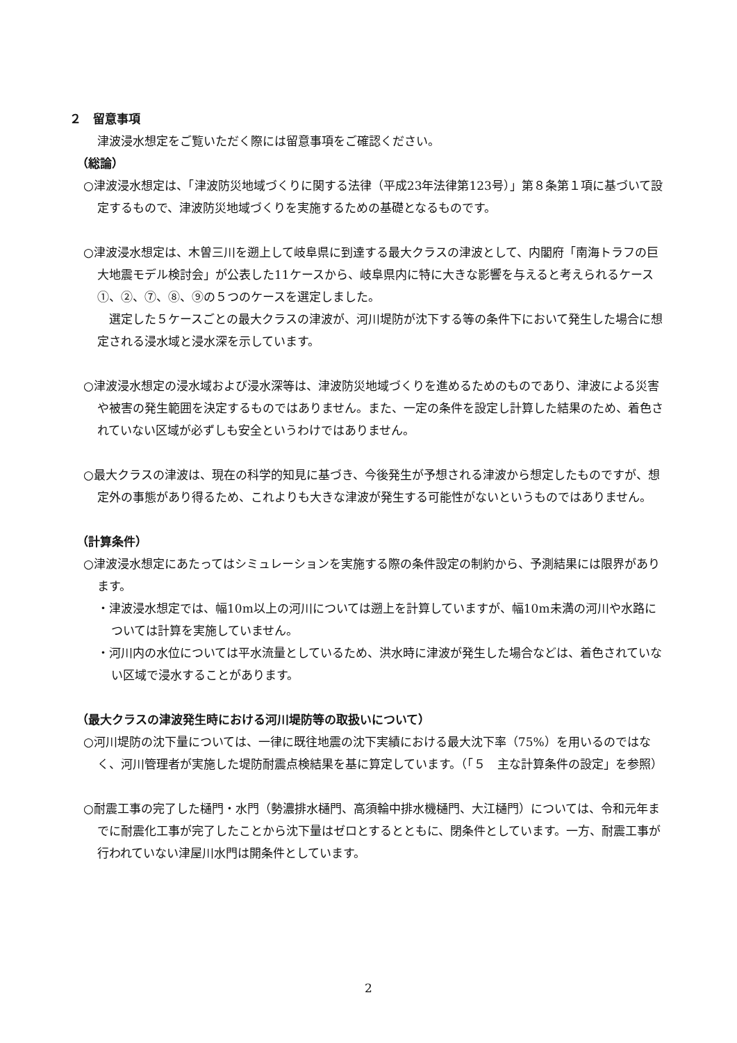２　留意事項
津波浸水想定をご覧いただく際には留意事項をご確認ください。
（総論）
○津波浸水想定は、「津波防災地域づくりに関する法律（平成23年法律第123号）」第８条第１項に基づいて設定するもので、津波防災地域づくりを実施するための基礎となるものです。
○津波浸水想定は、木曽三川を遡上して岐阜県に到達する最大クラスの津波として、内閣府「南海トラフの巨大地震モデル検討会」が公表した11ケースから、岐阜県内に特に大きな影響を与えると考えられるケース①、②、⑦、⑧、⑨の５つのケースを選定しました。
　選定した５ケースごとの最大クラスの津波が、河川堤防が沈下する等の条件下において発生した場合に想定される浸水域と浸水深を示しています。
○津波浸水想定の浸水域および浸水深等は、津波防災地域づくりを進めるためのものであり、津波による災害や被害の発生範囲を決定するものではありません。また、一定の条件を設定し計算した結果のため、着色されていない区域が必ずしも安全というわけではありません。
○最大クラスの津波は、現在の科学的知見に基づき、今後発生が予想される津波から想定したものですが、想定外の事態があり得るため、これよりも大きな津波が発生する可能性がないというものではありません。
（計算条件）
○津波浸水想定にあたってはシミュレーションを実施する際の条件設定の制約から、予測結果には限界があります。
・津波浸水想定では、幅10m以上の河川については遡上を計算していますが、幅10m未満の河川や水路については計算を実施していません。
・河川内の水位については平水流量としているため、洪水時に津波が発生した場合などは、着色されていない区域で浸水することがあります。
（最大クラスの津波発生時における河川堤防等の取扱いについて）
○河川堤防の沈下量については、一律に既往地震の沈下実績における最大沈下率（75%）を用いるのではなく、河川管理者が実施した堤防耐震点検結果を基に算定しています。（「５　主な計算条件の設定」を参照）
○耐震工事の完了した樋門・水門（勢濃排水樋門、高須輪中排水機樋門、大江樋門）については、令和元年までに耐震化工事が完了したことから沈下量はゼロとするとともに、閉条件としています。一方、耐震工事が行われていない津屋川水門は開条件としています。
2